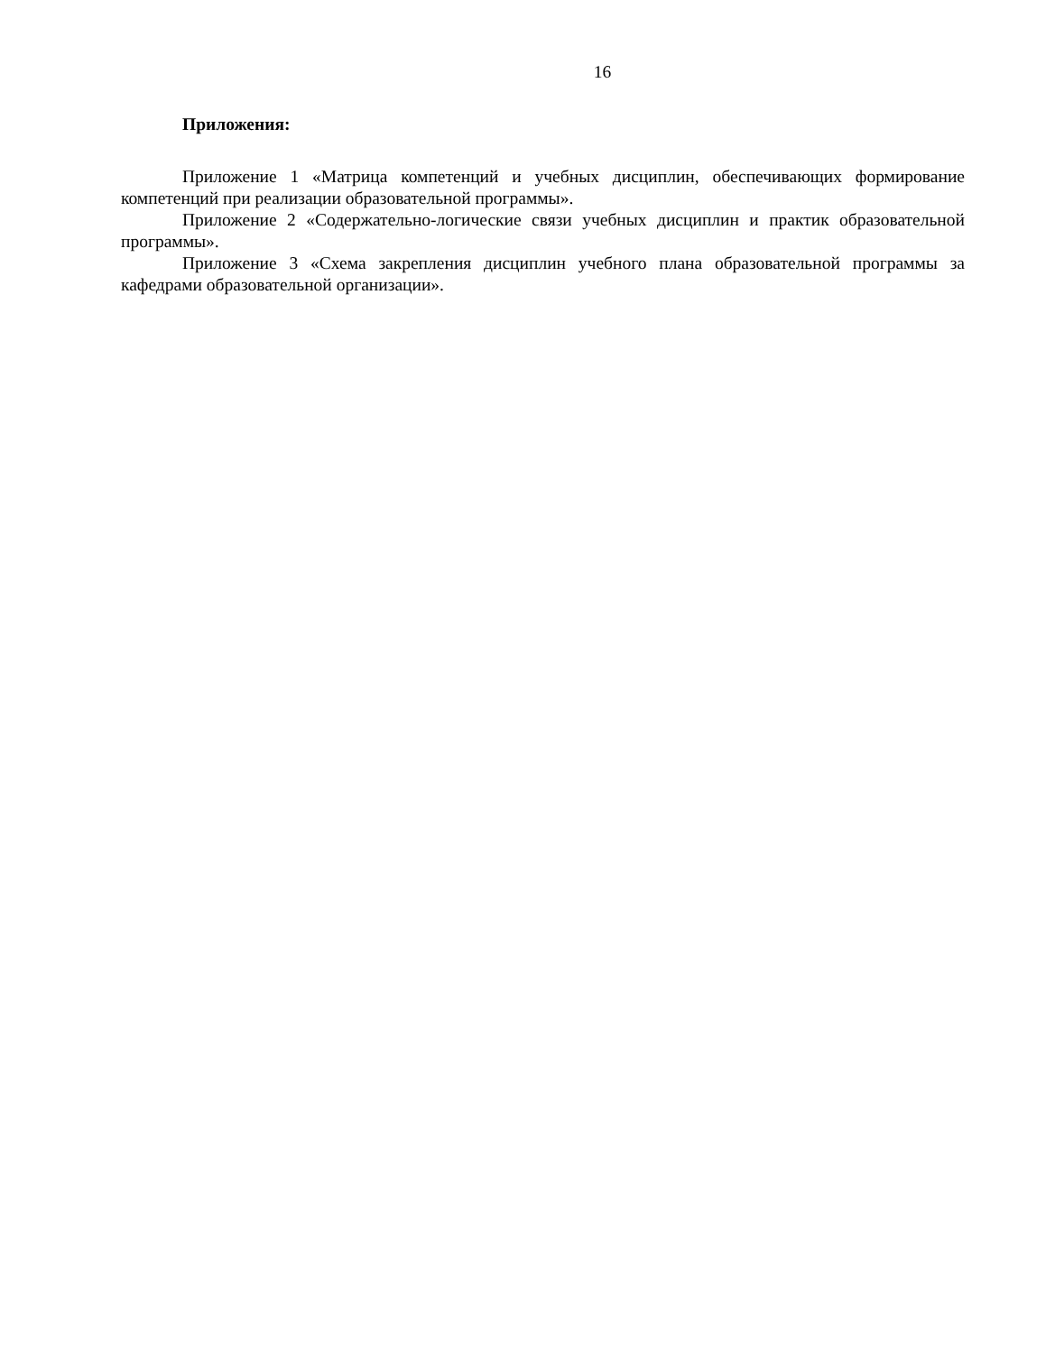16
Приложения:
Приложение 1 «Матрица компетенций и учебных дисциплин, обеспечивающих формирование компетенций при реализации образовательной программы».
Приложение 2 «Содержательно-логические связи учебных дисциплин и практик образовательной программы».
Приложение 3 «Схема закрепления дисциплин учебного плана образовательной программы за кафедрами образовательной организации».